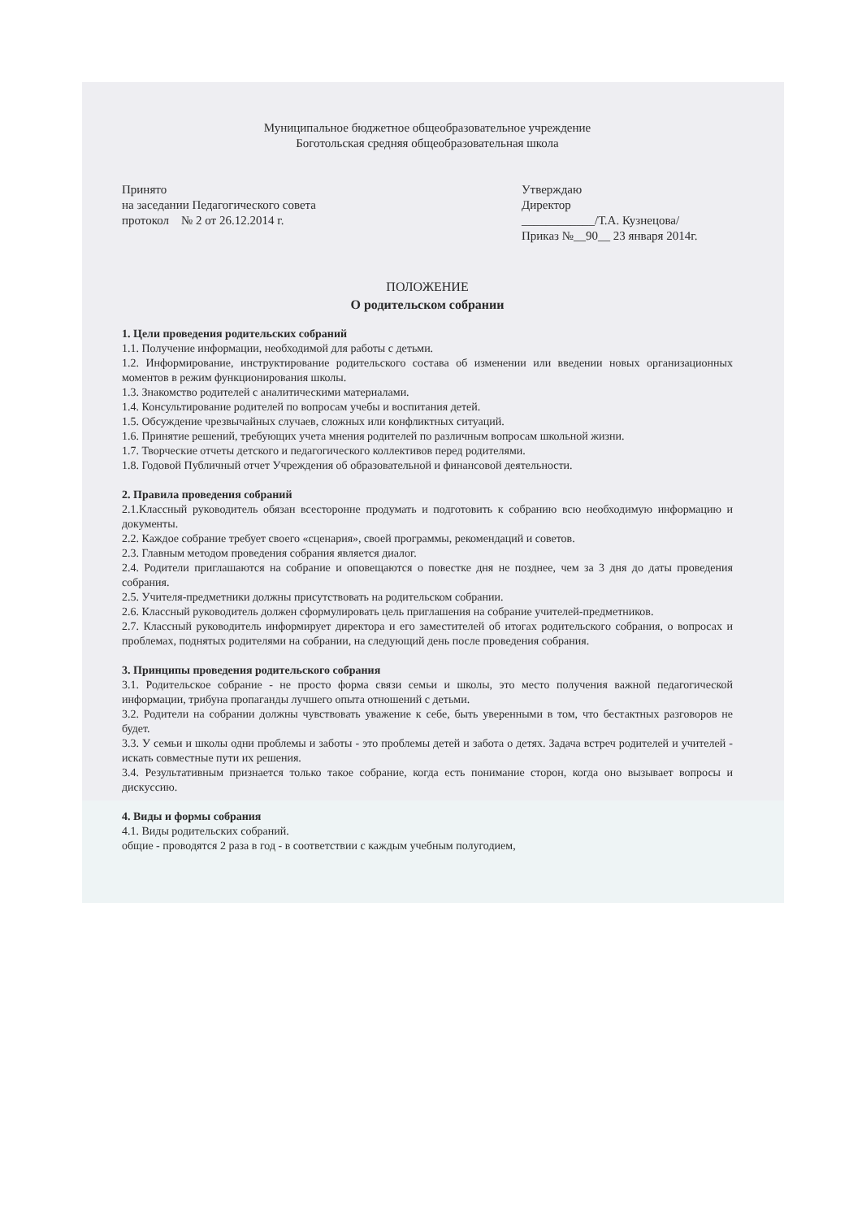Муниципальное бюджетное общеобразовательное учреждение
Боготольская средняя общеобразовательная школа
Принято
на заседании Педагогического совета
протокол № 2 от 26.12.2014 г.
Утверждаю
Директор
____________/Т.А. Кузнецова/
Приказ №__90__ 23 января 2014г.
ПОЛОЖЕНИЕ
О родительском собрании
1. Цели проведения родительских собраний
1.1. Получение информации, необходимой для работы с детьми.
1.2. Информирование, инструктирование родительского состава об изменении или введении новых организационных моментов в режим функционирования школы.
1.3. Знакомство родителей с аналитическими материалами.
1.4. Консультирование родителей по вопросам учебы и воспитания детей.
1.5. Обсуждение чрезвычайных случаев, сложных или конфликтных ситуаций.
1.6. Принятие решений, требующих учета мнения родителей по различным вопросам школьной жизни.
1.7. Творческие отчеты детского и педагогического коллективов перед родителями.
1.8. Годовой Публичный отчет Учреждения об образовательной и финансовой деятельности.
2. Правила проведения собраний
2.1.Классный руководитель обязан всесторонне продумать и подготовить к собранию всю необходимую информацию и документы.
2.2. Каждое собрание требует своего «сценария», своей программы, рекомендаций и советов.
2.3. Главным методом проведения собрания является диалог.
2.4. Родители приглашаются на собрание и оповещаются о повестке дня не позднее, чем за 3 дня до даты проведения собрания.
2.5. Учителя-предметники должны присутствовать на родительском собрании.
2.6. Классный руководитель должен сформулировать цель приглашения на собрание учителей-предметников.
2.7. Классный руководитель информирует директора и его заместителей об итогах родительского собрания, о вопросах и проблемах, поднятых родителями на собрании, на следующий день после проведения собрания.
3. Принципы проведения родительского собрания
3.1. Родительское собрание - не просто форма связи семьи и школы, это место получения важной педагогической информации, трибуна пропаганды лучшего опыта отношений с детьми.
3.2. Родители на собрании должны чувствовать уважение к себе, быть уверенными в том, что бестактных разговоров не будет.
3.3. У семьи и школы одни проблемы и заботы - это проблемы детей и забота о детях. Задача встреч родителей и учителей - искать совместные пути их решения.
3.4. Результативным признается только такое собрание, когда есть понимание сторон, когда оно вызывает вопросы и дискуссию.
4. Виды и формы собрания
4.1. Виды родительских собраний.
общие - проводятся 2 раза в год - в соответствии с каждым учебным полугодием,